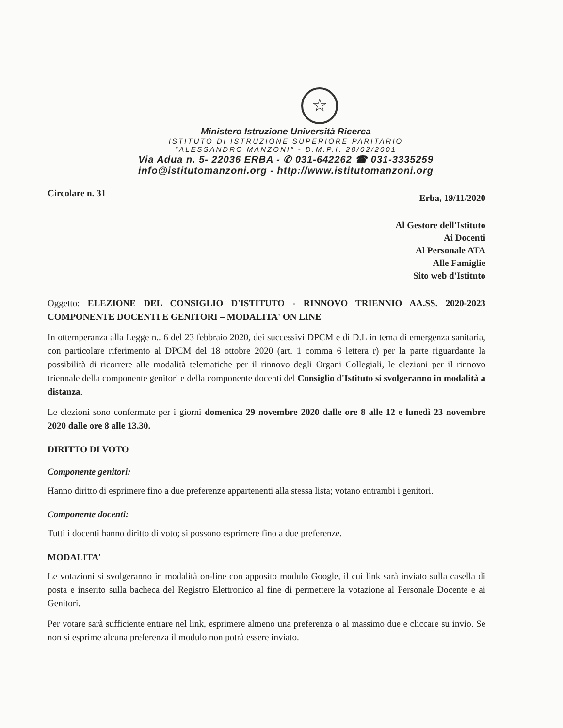☆
Ministero Istruzione Università Ricerca
ISTITUTO DI ISTRUZIONE SUPERIORE PARITARIO
"ALESSANDRO MANZONI" - D.M.P.I. 28/02/2001
Via Adua n. 5- 22036 ERBA - ✆ 031-642262 ☎ 031-3335259
info@istitutomanzoni.org - http://www.istitutomanzoni.org
Circolare n. 31 Erba, 19/11/2020
Al Gestore dell'Istituto
Ai Docenti
Al Personale ATA
Alle Famiglie
Sito web d'Istituto
Oggetto: ELEZIONE DEL CONSIGLIO D'ISTITUTO - RINNOVO TRIENNIO AA.SS. 2020-2023 COMPONENTE DOCENTI E GENITORI – MODALITA' ON LINE
In ottemperanza alla Legge n.. 6 del 23 febbraio 2020, dei successivi DPCM e di D.L in tema di emergenza sanitaria, con particolare riferimento al DPCM del 18 ottobre 2020 (art. 1 comma 6 lettera r) per la parte riguardante la possibilità di ricorrere alle modalità telematiche per il rinnovo degli Organi Collegiali, le elezioni per il rinnovo triennale della componente genitori e della componente docenti del Consiglio d'Istituto si svolgeranno in modalità a distanza.
Le elezioni sono confermate per i giorni domenica 29 novembre 2020 dalle ore 8 alle 12 e lunedì 23 novembre 2020 dalle ore 8 alle 13.30.
DIRITTO DI VOTO
Componente genitori:
Hanno diritto di esprimere fino a due preferenze appartenenti alla stessa lista; votano entrambi i genitori.
Componente docenti:
Tutti i docenti hanno diritto di voto; si possono esprimere fino a due preferenze.
MODALITA'
Le votazioni si svolgeranno in modalità on-line con apposito modulo Google, il cui link sarà inviato sulla casella di posta e inserito sulla bacheca del Registro Elettronico al fine di permettere la votazione al Personale Docente e ai Genitori.
Per votare sarà sufficiente entrare nel link, esprimere almeno una preferenza o al massimo due e cliccare su invio. Se non si esprime alcuna preferenza il modulo non potrà essere inviato.